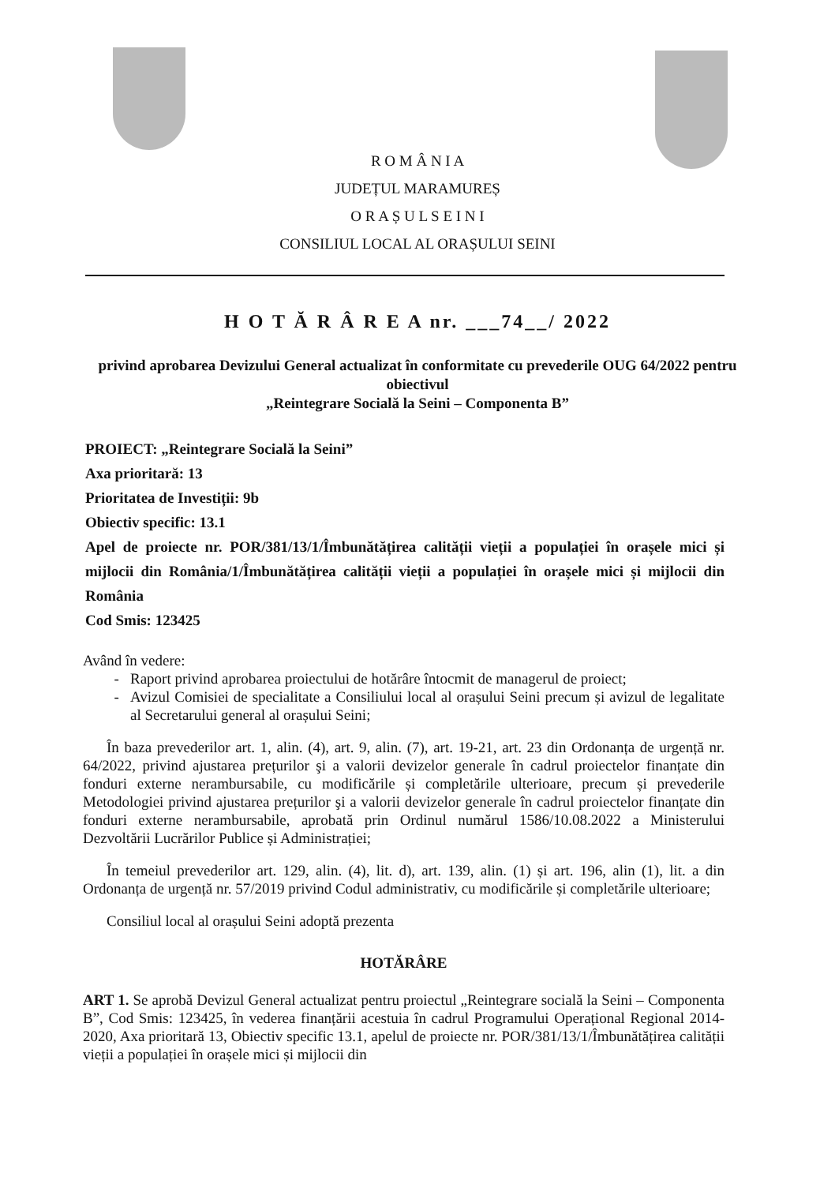R O M Â N I A
JUDEȚUL MARAMUREȘ
O R A Ș U L S E I N I
CONSILIUL LOCAL AL ORAȘULUI SEINI
H O T Ă R Â R E A nr. ___74__/ 2022
privind aprobarea Devizului General actualizat în conformitate cu prevederile OUG 64/2022 pentru obiectivul
„Reintegrare Socială la Seini – Componenta B”
PROIECT: „Reintegrare Socială la Seini”
Axa prioritară: 13
Prioritatea de Investiții: 9b
Obiectiv specific: 13.1
Apel de proiecte nr. POR/381/13/1/Îmbunătățirea calității vieții a populației în orașele mici și mijlocii din România/1/Îmbunătățirea calității vieții a populației în orașele mici și mijlocii din România
Cod Smis: 123425
Având în vedere:
Raport privind aprobarea proiectului de hotărâre întocmit de managerul de proiect;
Avizul Comisiei de specialitate a Consiliului local al orașului Seini precum și avizul de legalitate al Secretarului general al orașului Seini;
În baza prevederilor art. 1, alin. (4), art. 9, alin. (7), art. 19-21, art. 23 din Ordonanța de urgență nr. 64/2022, privind ajustarea prețurilor şi a valorii devizelor generale în cadrul proiectelor finanțate din fonduri externe nerambursabile, cu modificările și completările ulterioare, precum și prevederile Metodologiei privind ajustarea prețurilor şi a valorii devizelor generale în cadrul proiectelor finanțate din fonduri externe nerambursabile, aprobată prin Ordinul numărul 1586/10.08.2022 a Ministerului Dezvoltării Lucrărilor Publice și Administrației;
În temeiul prevederilor art. 129, alin. (4), lit. d), art. 139, alin. (1) și art. 196, alin (1), lit. a din Ordonanța de urgență nr. 57/2019 privind Codul administrativ, cu modificările și completările ulterioare;
Consiliul local al orașului Seini adoptă prezenta
HOTĂRÂRE
ART 1. Se aprobă Devizul General actualizat pentru proiectul „Reintegrare socială la Seini – Componenta B”, Cod Smis: 123425, în vederea finanțării acestuia în cadrul Programului Operațional Regional 2014-2020, Axa prioritară 13, Obiectiv specific 13.1, apelul de proiecte nr. POR/381/13/1/Îmbunătățirea calității vieții a populației în orașele mici și mijlocii din